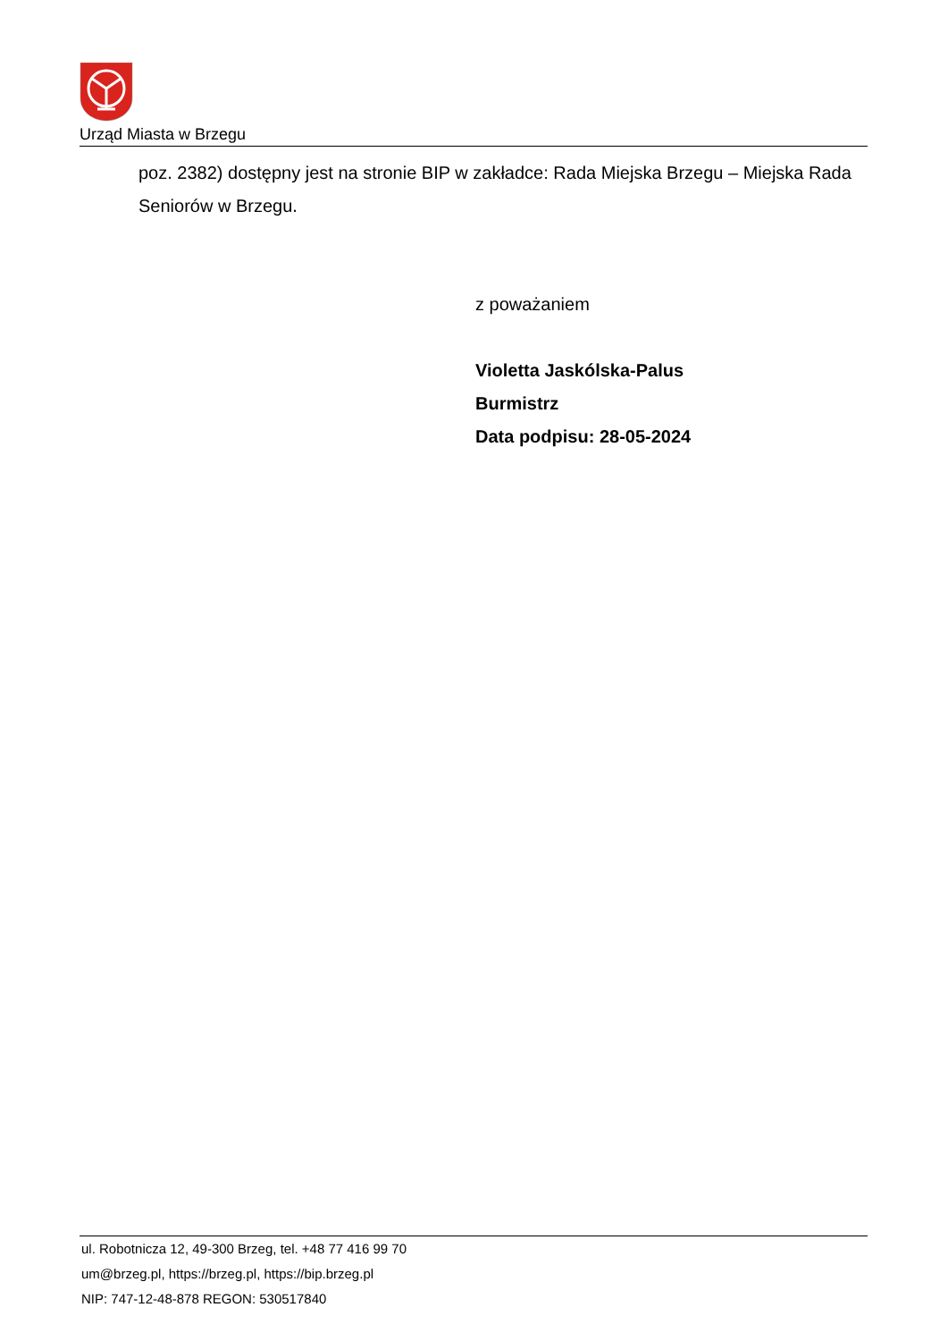Urząd Miasta w Brzegu
poz. 2382) dostępny jest na stronie BIP w zakładce: Rada Miejska Brzegu – Miejska Rada Seniorów w Brzegu.
z poważaniem
Violetta Jaskólska-Palus
Burmistrz
Data podpisu: 28-05-2024
ul. Robotnicza 12, 49-300 Brzeg, tel. +48 77 416 99 70
um@brzeg.pl, https://brzeg.pl, https://bip.brzeg.pl
NIP: 747-12-48-878 REGON: 530517840